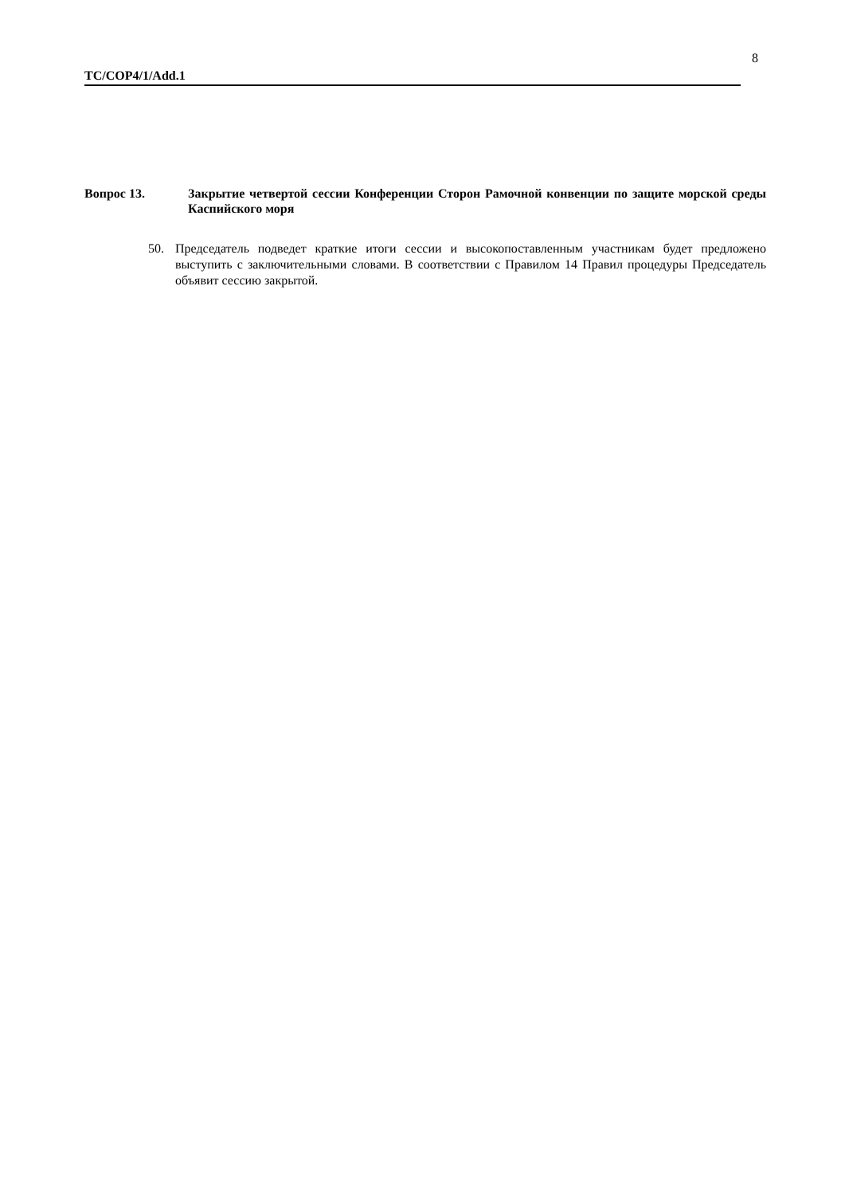8
TC/COP4/1/Add.1
Вопрос 13. Закрытие четвертой сессии Конференции Сторон Рамочной конвенции по защите морской среды Каспийского моря
50. Председатель подведет краткие итоги сессии и высокопоставленным участникам будет предложено выступить с заключительными словами. В соответствии с Правилом 14 Правил процедуры Председатель объявит сессию закрытой.